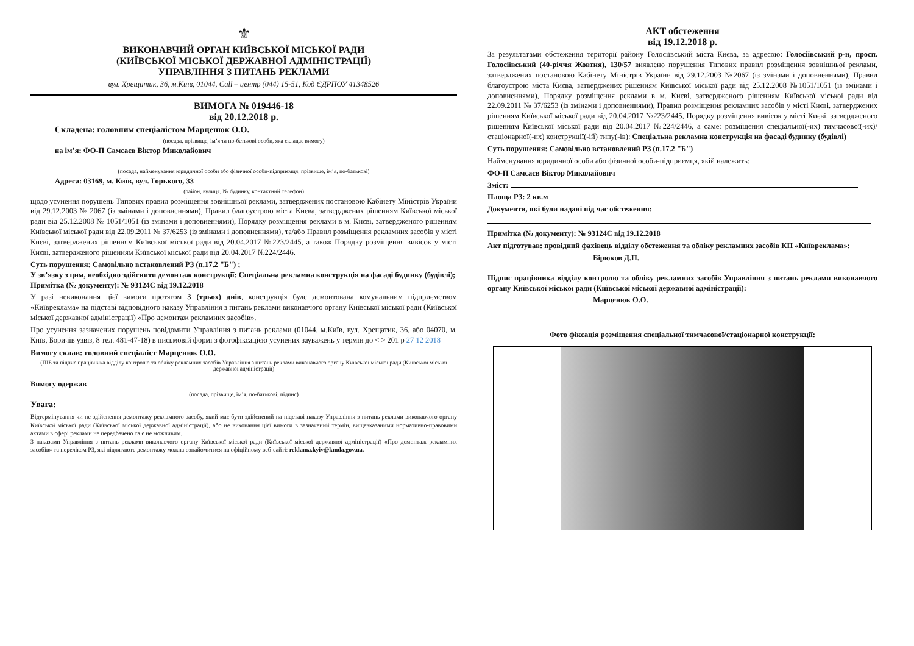⚜
ВИКОНАВЧИЙ ОРГАН КИЇВСЬКОЇ МІСЬКОЇ РАДИ
(КИЇВСЬКОЇ МІСЬКОЇ ДЕРЖАВНОЇ АДМІНІСТРАЦІЇ)
УПРАВЛІННЯ З ПИТАНЬ РЕКЛАМИ
вул. Хрещатик, 36, м.Київ, 01044, Call – центр (044) 15-51, Код ЄДРПОУ 41348526
ВИМОГА № 019446-18
від 20.12.2018 р.
Складена: головним спеціалістом Марценюк О.О.
(посада, прізвище, ім’я та по-батькові особи, яка складає вимогу)
на ім’я: ФО-П Самсаєв Віктор Миколайович
(посада, найменування юридичної особи або фізичної особи-підприємця, прізвище, ім’я, по-батькові)
Адреса: 03169, м. Київ, вул. Горького, 33
(район, вулиця, № будинку, контактний телефон)
щодо усунення порушень Типових правил розміщення зовнішньої реклами, затверджених постановою Кабінету Міністрів України від 29.12.2003 № 2067 (із змінами і доповненнями), Правил благоустрою міста Києва, затверджених рішенням Київської міської ради від 25.12.2008 № 1051/1051 (із змінами і доповненнями), Порядку розміщення реклами в м. Києві, затвердженого рішенням Київської міської ради від 22.09.2011 № 37/6253 (із змінами і доповненнями), та/або Правил розміщення рекламних засобів у місті Києві, затверджених рішенням Київської міської ради від 20.04.2017 №223/2445, а також Порядку розміщення вивісок у місті Києві, затвердженого рішенням Київської міської ради від 20.04.2017 №224/2446.
Суть порушення: Самовільно встановлений РЗ (п.17.2 "Б") ;
У зв’язку з цим, необхідно здійснити демонтаж конструкції: Спеціальна рекламна конструкція на фасаді будинку (будівлі);
Примітка (№ документу): № 93124С від 19.12.2018
У разі невиконання цієї вимоги протягом 3 (трьох) днів, конструкція буде демонтована комунальним підприємством «Київреклама» на підставі відповідного наказу Управління з питань реклами виконавчого органу Київської міської ради (Київської міської державної адміністрації) «Про демонтаж рекламних засобів».
Про усунення зазначених порушень повідомити Управління з питань реклами (01044, м.Київ, вул. Хрещатик, 36, або 04070, м. Київ, Боричів узвіз, 8 тел. 481-47-18) в письмовій формі з фотофіксацією усунених зауважень у термін до < > 201 р 27 12 2018
Вимогу склав: головний спеціаліст Марценюк О.О.
(ПІБ та підпис працівника відділу контролю та обліку рекламних засобів Управління з питань реклами виконавчого органу Київської міської ради (Київської міської державної адміністрації)
Вимогу одержав
(посада, прізвище, ім’я, по-батькові, підпис)
Увага:
Відтермінування чи не здійснення демонтажу рекламного засобу, який має бути здійснений на підставі наказу Управління з питань реклами виконавчого органу Київської міської ради (Київської міської державної адміністрації), або не виконання цієї вимоги в зазначений термін, вищевказаними нормативно-правовими актами в сфері реклами не передбачено та є не можливим.
З наказами Управління з питань реклами виконавчого органу Київської міської ради (Київської міської державної адміністрації) «Про демонтаж рекламних засобів» та переліком РЗ, які підлягають демонтажу можна ознайомитися на офіційному веб-сайті: reklama.kyiv@kmda.gov.ua.
АКТ обстеження
від 19.12.2018 р.
За результатами обстеження території району Голосіївський міста Києва, за адресою: Голосіївський р-н, просп. Голосіївський (40-річчя Жовтня), 130/57 виявлено порушення Типових правил розміщення зовнішньої реклами, затверджених постановою Кабінету Міністрів України від 29.12.2003 №2067 (із змінами і доповненнями), Правил благоустрою міста Києва, затверджених рішенням Київської міської ради від 25.12.2008 №1051/1051 (із змінами і доповненнями), Порядку розміщення реклами в м. Києві, затвердженого рішенням Київської міської ради від 22.09.2011 № 37/6253 (із змінами і доповненнями), Правил розміщення рекламних засобів у місті Києві, затверджених рішенням Київської міської ради від 20.04.2017 №223/2445, Порядку розміщення вивісок у місті Києві, затвердженого рішенням Київської міської ради від 20.04.2017 №224/2446, а саме: розміщення спеціальної(-их) тимчасової(-их)/ стаціонарної(-их) конструкції(-ій) типу(-ів): Спеціальна рекламна конструкція на фасаді будинку (будівлі)
Суть порушення: Самовільно встановлений РЗ (п.17.2 "Б")
Найменування юридичної особи або фізичної особи-підприємця, якій належить:
ФО-П Самсаєв Віктор Миколайович
Зміст:
Площа РЗ: 2 кв.м
Документи, які були надані під час обстеження:
Примітка (№ документу): № 93124С від 19.12.2018
Акт підготував: провідний фахівець відділу обстеження та обліку рекламних засобів КП «Київреклама»:
Бірюков Д.П.
Підпис працівника відділу контролю та обліку рекламних засобів Управління з питань реклами виконавчого органу Київської міської ради (Київської міської державної адміністрації):
Марценюк О.О.
Фото фіксація розміщення спеціальної тимчасової/стаціонарної конструкції: